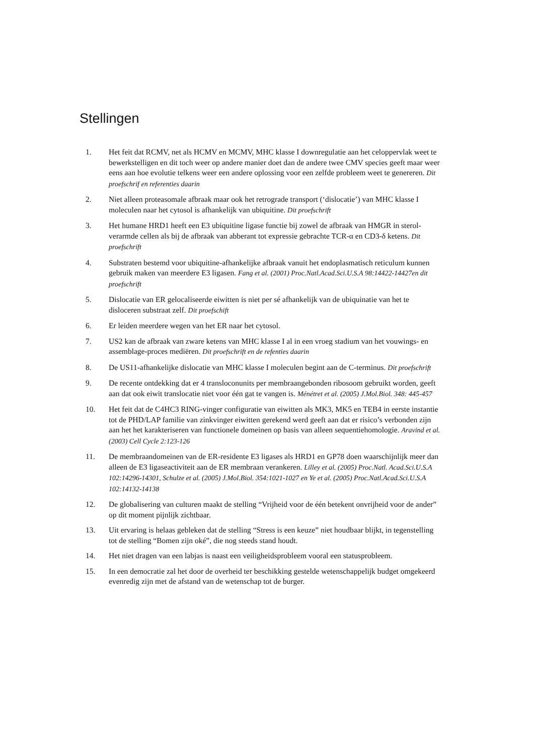Stellingen
1. Het feit dat RCMV, net als HCMV en MCMV, MHC klasse I downregulatie aan het celoppervlak weet te bewerkstelligen en dit toch weer op andere manier doet dan de andere twee CMV species geeft maar weer eens aan hoe evolutie telkens weer een andere oplossing voor een zelfde probleem weet te genereren. Dit proefschrif en referenties daarin
2. Niet alleen proteasomale afbraak maar ook het retrograde transport (‘dislocatie’) van MHC klasse I moleculen naar het cytosol is afhankelijk van ubiquitine. Dit proefschrift
3. Het humane HRD1 heeft een E3 ubiquitine ligase functie bij zowel de afbraak van HMGR in sterol-verarmde cellen als bij de afbraak van abberant tot expressie gebrachte TCR-α en CD3-δ ketens. Dit proefschrift
4. Substraten bestemd voor ubiquitine-afhankelijke afbraak vanuit het endoplasmatisch reticulum kunnen gebruik maken van meerdere E3 ligasen. Fang et al. (2001) Proc.Natl.Acad.Sci.U.S.A 98:14422-14427en dit proefschrift
5. Dislocatie van ER gelocaliseerde eiwitten is niet per sé afhankelijk van de ubiquinatie van het te disloceren substraat zelf. Dit proefschift
6. Er leiden meerdere wegen van het ER naar het cytosol.
7. US2 kan de afbraak van zware ketens van MHC klasse I al in een vroeg stadium van het vouwings- en assemblage-proces mediëren. Dit proefschrift en de refenties daarin
8. De US11-afhankelijke dislocatie van MHC klasse I moleculen begint aan de C-terminus. Dit proefschrift
9. De recente ontdekking dat er 4 transloconunits per membraangebonden ribosoom gebruikt worden, geeft aan dat ook eiwit translocatie niet voor één gat te vangen is. Ménétret et al. (2005) J.Mol.Biol. 348: 445-457
10. Het feit dat de C4HC3 RING-vinger configuratie van eiwitten als MK3, MK5 en TEB4 in eerste instantie tot de PHD/LAP familie van zinkvinger eiwitten gerekend werd geeft aan dat er risico’s verbonden zijn aan het het karakteriseren van functionele domeinen op basis van alleen sequentiehomologie. Aravind et al. (2003) Cell Cycle 2:123-126
11. De membraandomeinen van de ER-residente E3 ligases als HRD1 en GP78 doen waarschijnlijk meer dan alleen de E3 ligaseactiviteit aan de ER membraan verankeren. Lilley et al. (2005) Proc.Natl. Acad.Sci.U.S.A 102:14296-14301, Schulze et al. (2005) J.Mol.Biol. 354:1021-1027 en Ye et al. (2005) Proc.Natl.Acad.Sci.U.S.A 102:14132-14138
12. De globalisering van culturen maakt de stelling “Vrijheid voor de één betekent onvrijheid voor de ander” op dit moment pijnlijk zichtbaar.
13. Uit ervaring is helaas gebleken dat de stelling “Stress is een keuze” niet houdbaar blijkt, in tegenstelling tot de stelling “Bomen zijn oké”, die nog steeds stand houdt.
14. Het niet dragen van een labjas is naast een veiligheidsprobleem vooral een statusprobleem.
15. In een democratie zal het door de overheid ter beschikking gestelde wetenschappelijk budget omgekeerd evenredig zijn met de afstand van de wetenschap tot de burger.